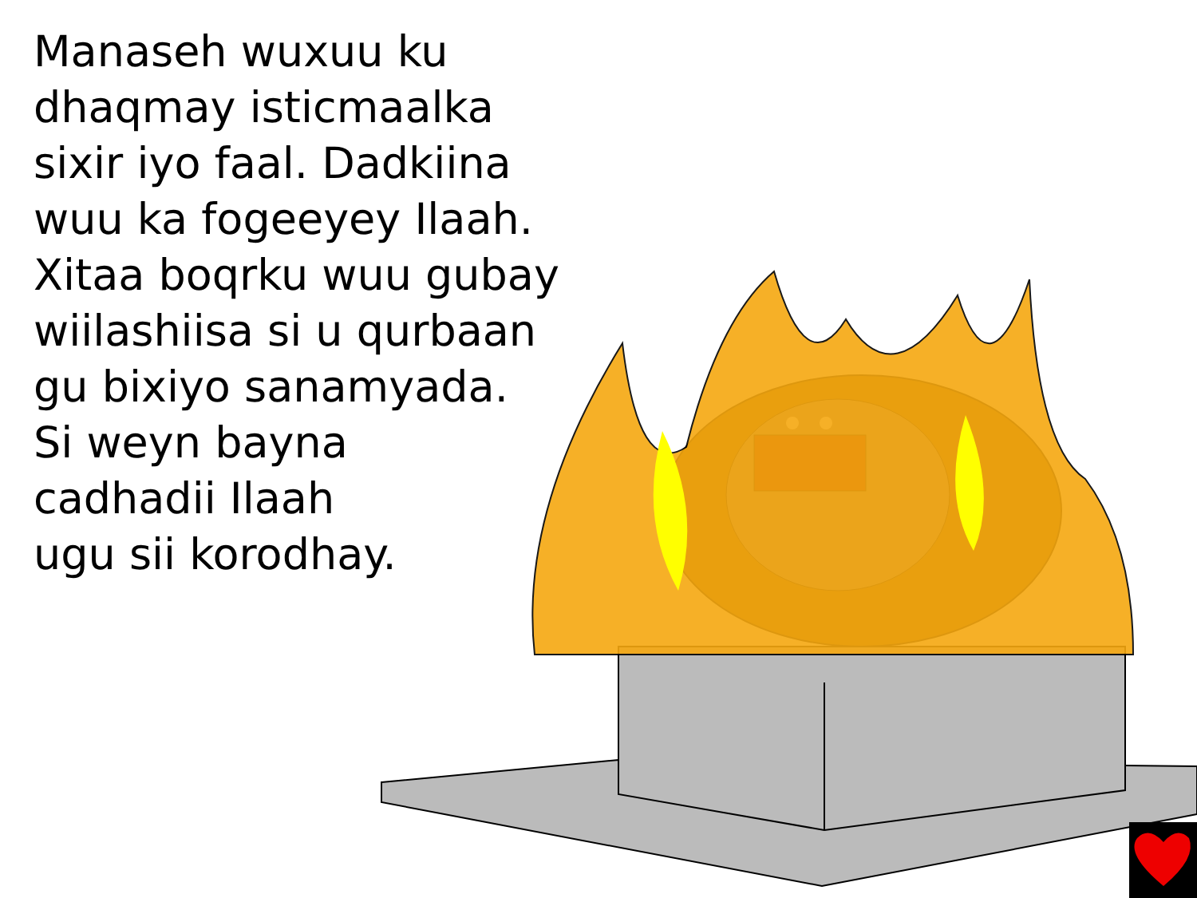Manaseh wuxuu ku
dhaqmay isticmaalka
sixir iyo faal. Dadkiina
wuu ka fogeeyey Ilaah.
Xitaa boqrku wuu gubay
wiilashiisa si u qurbaan
gu bixiyo sanamyada.
Si weyn bayna
cadhadii Ilaah
ugu sii korodhay.